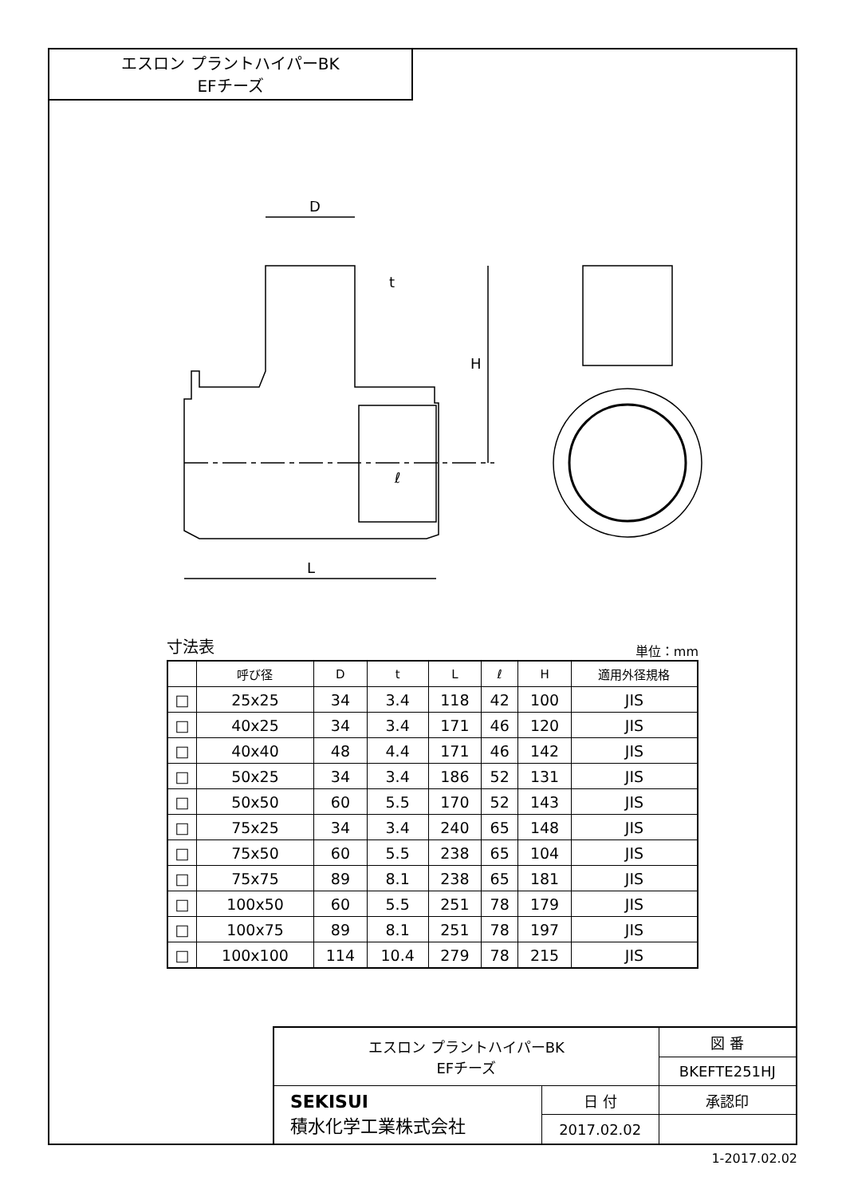エスロン プラントハイパーBK
EFチーズ
D
t
H
ℓ
L
寸法表 単位：mm
| | 呼び径 | D | t | L | ℓ | H | 適用外径規格 |
| --- | --- | --- | --- | --- | --- | --- | --- |
| □ | 25x25 | 34 | 3.4 | 118 | 42 | 100 | JIS |
| □ | 40x25 | 34 | 3.4 | 171 | 46 | 120 | JIS |
| □ | 40x40 | 48 | 4.4 | 171 | 46 | 142 | JIS |
| □ | 50x25 | 34 | 3.4 | 186 | 52 | 131 | JIS |
| □ | 50x50 | 60 | 5.5 | 170 | 52 | 143 | JIS |
| □ | 75x25 | 34 | 3.4 | 240 | 65 | 148 | JIS |
| □ | 75x50 | 60 | 5.5 | 238 | 65 | 104 | JIS |
| □ | 75x75 | 89 | 8.1 | 238 | 65 | 181 | JIS |
| □ | 100x50 | 60 | 5.5 | 251 | 78 | 179 | JIS |
| □ | 100x75 | 89 | 8.1 | 251 | 78 | 197 | JIS |
| □ | 100x100 | 114 | 10.4 | 279 | 78 | 215 | JIS |
| エスロン プラントハイパーBK EFチーズ | | 図 番 |
| | | BKEFTE251HJ |
| SEKISUI 積水化学工業株式会社 | 日 付 | 承認印 |
| | 2017.02.02 | |
1-2017.02.02